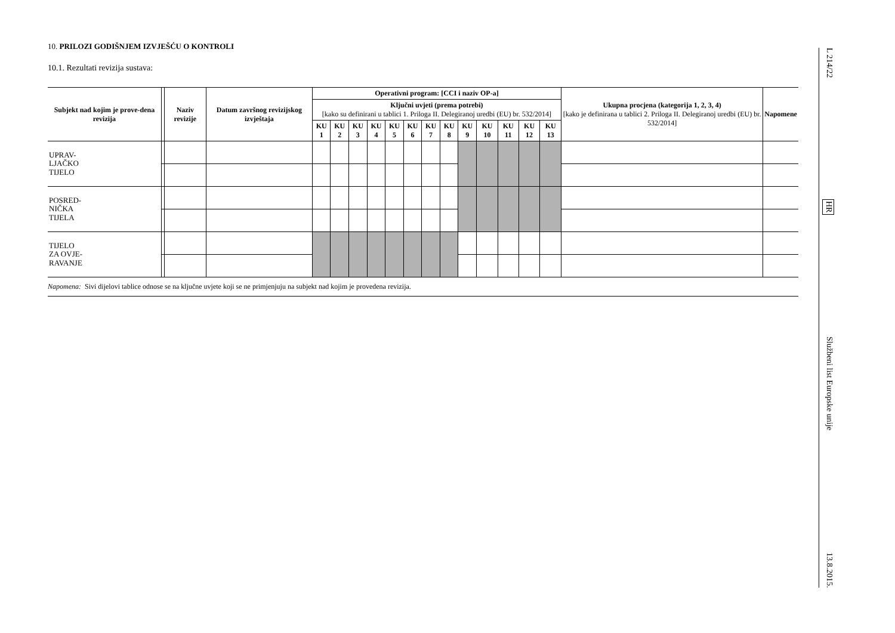10. PRILOZI GODIŠNJEM IZVJEŠĆU O KONTROLI
10.1. Rezultati revizija sustava:
| Subjekt nad kojim je prove-dena revizija | | Naziv revizije | Datum završnog revizijskog izvještaja | Operativni program: [CCI i naziv OP-a] | | | | | | | | | | | | | Ukupna procjena (kategorija 1, 2, 3, 4) [kako je definirana u tablici 2. Priloga II. Delegiranoj uredbi (EU) br. 532/2014] | Napomene |
| --- | --- | --- | --- | --- | --- | --- | --- | --- | --- | --- | --- | --- | --- | --- | --- | --- | --- | --- |
| | | | | Ključni uvjeti (prema potrebi) [kako su definirani u tablici 1. Priloga II. Delegiranoj uredbi (EU) br. 532/2014] | | | | | | | | | | | | | | |
| | | | | KU 1 | KU 2 | KU 3 | KU 4 | KU 5 | KU 6 | KU 7 | KU 8 | KU 9 | KU 10 | KU 11 | KU 12 | KU 13 | | |
| UPRAV- LJAČKO TIJELO | | | | | | | | | | | | | | | | | | |
| POSRED- NIČKA TIJELA | | | | | | | | | | | | | | | | | | |
| TIJELO ZA OVJE- RAVANJE | | | | | | | | | | | | | | | | | | |
Napomena: Sivi dijelovi tablice odnose se na ključne uvjete koji se ne primjenjuju na subjekt nad kojim je provedena revizija.
L 214/22 HR Službeni list Europske unije 13.8.2015.